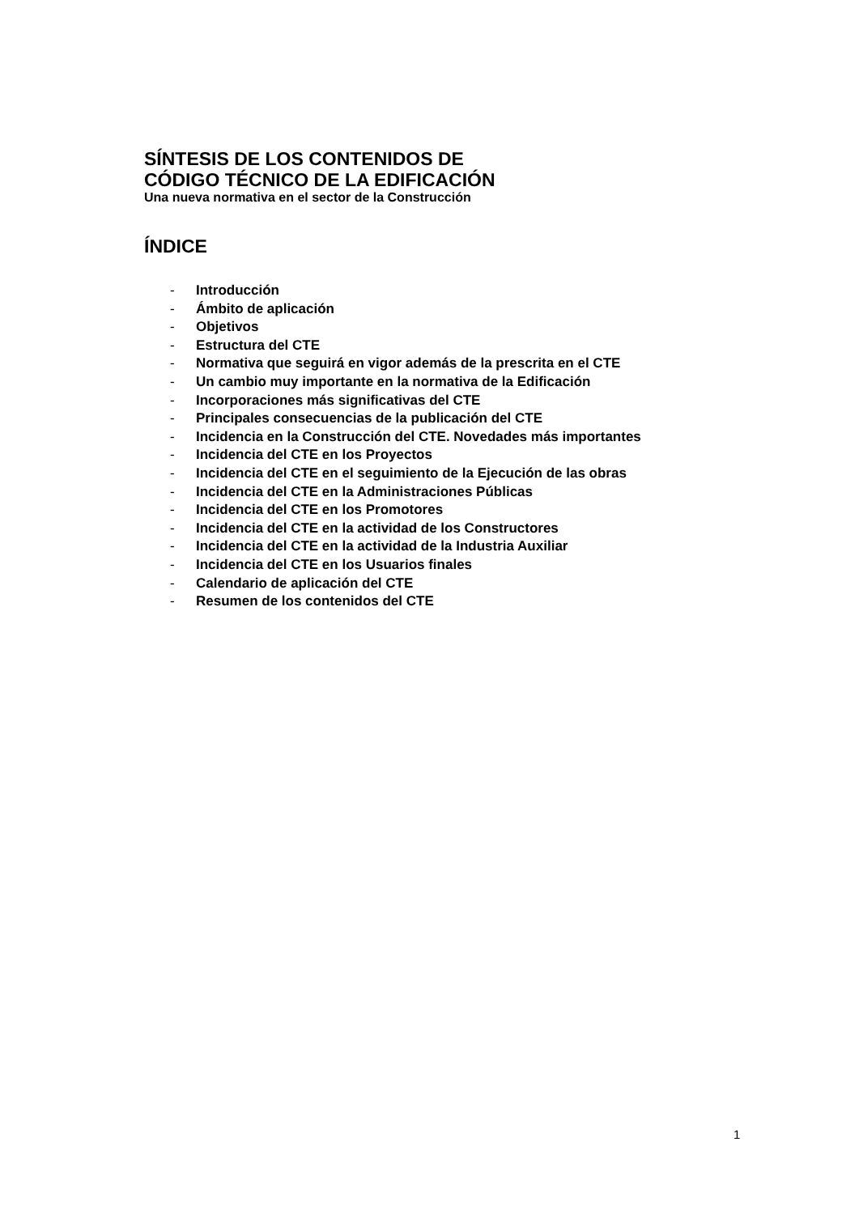SÍNTESIS DE LOS CONTENIDOS DE
CÓDIGO TÉCNICO DE LA EDIFICACIÓN
Una nueva normativa en el sector de la Construcción
ÍNDICE
- Introducción
- Ámbito de aplicación
- Objetivos
- Estructura del CTE
- Normativa que seguirá en vigor además de la prescrita en el CTE
- Un cambio muy importante en la normativa de la Edificación
- Incorporaciones más significativas del CTE
- Principales consecuencias de la publicación del CTE
- Incidencia en la Construcción del CTE. Novedades más importantes
- Incidencia del CTE en los Proyectos
- Incidencia del CTE en el seguimiento de la Ejecución de las obras
- Incidencia del CTE en la Administraciones Públicas
- Incidencia del CTE en los Promotores
- Incidencia del CTE en la actividad de los Constructores
- Incidencia del CTE en la actividad de la Industria Auxiliar
- Incidencia del CTE en los Usuarios finales
- Calendario de aplicación del CTE
- Resumen de los contenidos del CTE
1